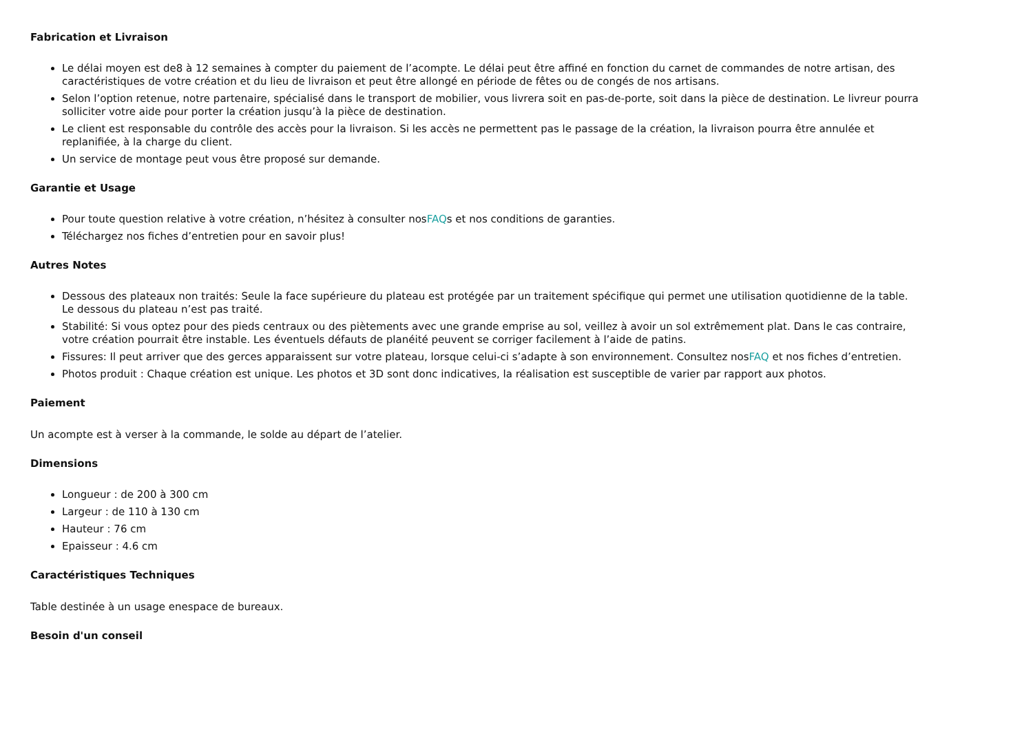Fabrication et Livraison
Le délai moyen est de8 à 12 semaines à compter du paiement de l’acompte. Le délai peut être affiné en fonction du carnet de commandes de notre artisan, des caractéristiques de votre création et du lieu de livraison et peut être allongé en période de fêtes ou de congés de nos artisans.
Selon l’option retenue, notre partenaire, spécialisé dans le transport de mobilier, vous livrera soit en pas-de-porte, soit dans la pièce de destination. Le livreur pourra solliciter votre aide pour porter la création jusqu’à la pièce de destination.
Le client est responsable du contrôle des accès pour la livraison. Si les accès ne permettent pas le passage de la création, la livraison pourra être annulée et replanifiée, à la charge du client.
Un service de montage peut vous être proposé sur demande.
Garantie et Usage
Pour toute question relative à votre création, n’hésitez à consulter nosFAQs et nos conditions de garanties.
Téléchargez nos fiches d’entretien pour en savoir plus!
Autres Notes
Dessous des plateaux non traités: Seule la face supérieure du plateau est protégée par un traitement spécifique qui permet une utilisation quotidienne de la table. Le dessous du plateau n’est pas traité.
Stabilité: Si vous optez pour des pieds centraux ou des piètements avec une grande emprise au sol, veillez à avoir un sol extrêmement plat. Dans le cas contraire, votre création pourrait être instable. Les éventuels défauts de planéité peuvent se corriger facilement à l’aide de patins.
Fissures: Il peut arriver que des gerces apparaissent sur votre plateau, lorsque celui-ci s’adapte à son environnement. Consultez nosFAQ et nos fiches d’entretien.
Photos produit : Chaque création est unique. Les photos et 3D sont donc indicatives, la réalisation est susceptible de varier par rapport aux photos.
Paiement
Un acompte est à verser à la commande, le solde au départ de l’atelier.
Dimensions
Longueur : de 200 à 300 cm
Largeur : de 110 à 130 cm
Hauteur : 76 cm
Epaisseur : 4.6 cm
Caractéristiques Techniques
Table destinée à un usage enespace de bureaux.
Besoin d'un conseil